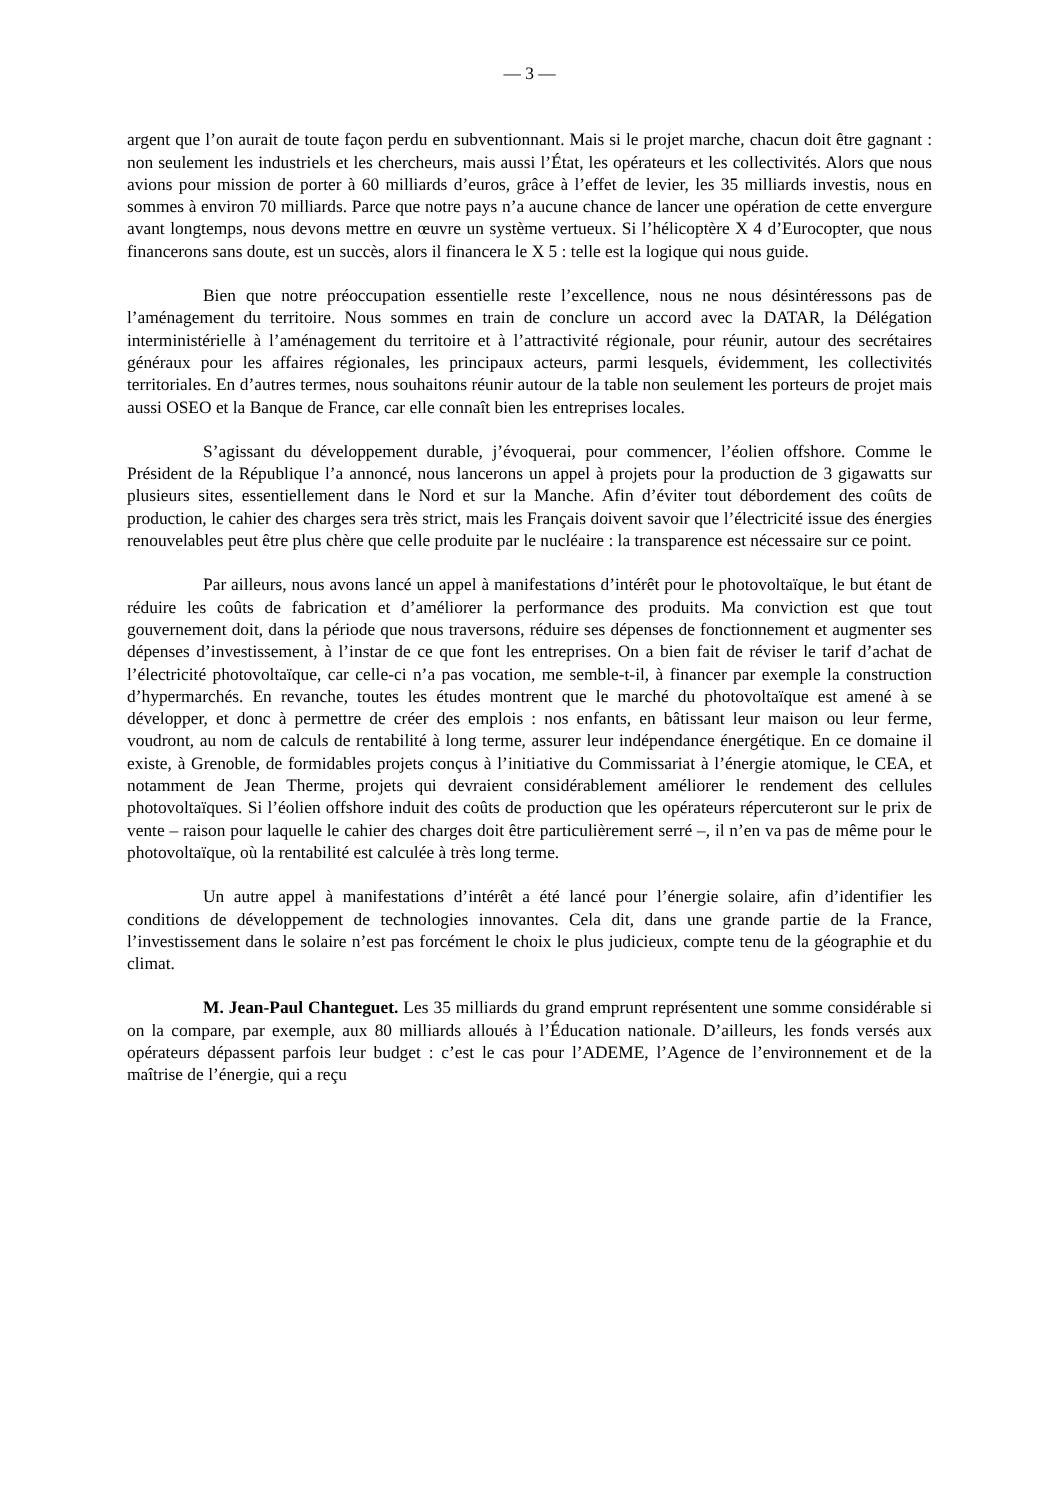— 3 —
argent que l’on aurait de toute façon perdu en subventionnant. Mais si le projet marche, chacun doit être gagnant : non seulement les industriels et les chercheurs, mais aussi l’État, les opérateurs et les collectivités. Alors que nous avions pour mission de porter à 60 milliards d’euros, grâce à l’effet de levier, les 35 milliards investis, nous en sommes à environ 70 milliards. Parce que notre pays n’a aucune chance de lancer une opération de cette envergure avant longtemps, nous devons mettre en œuvre un système vertueux. Si l’hélicoptère X 4 d’Eurocopter, que nous financerons sans doute, est un succès, alors il financera le X 5 : telle est la logique qui nous guide.
Bien que notre préoccupation essentielle reste l’excellence, nous ne nous désintéressons pas de l’aménagement du territoire. Nous sommes en train de conclure un accord avec la DATAR, la Délégation interministérielle à l’aménagement du territoire et à l’attractivité régionale, pour réunir, autour des secrétaires généraux pour les affaires régionales, les principaux acteurs, parmi lesquels, évidemment, les collectivités territoriales. En d’autres termes, nous souhaitons réunir autour de la table non seulement les porteurs de projet mais aussi OSEO et la Banque de France, car elle connaît bien les entreprises locales.
S’agissant du développement durable, j’évoquerai, pour commencer, l’éolien offshore. Comme le Président de la République l’a annoncé, nous lancerons un appel à projets pour la production de 3 gigawatts sur plusieurs sites, essentiellement dans le Nord et sur la Manche. Afin d’éviter tout débordement des coûts de production, le cahier des charges sera très strict, mais les Français doivent savoir que l’électricité issue des énergies renouvelables peut être plus chère que celle produite par le nucléaire : la transparence est nécessaire sur ce point.
Par ailleurs, nous avons lancé un appel à manifestations d’intérêt pour le photovoltaïque, le but étant de réduire les coûts de fabrication et d’améliorer la performance des produits. Ma conviction est que tout gouvernement doit, dans la période que nous traversons, réduire ses dépenses de fonctionnement et augmenter ses dépenses d’investissement, à l’instar de ce que font les entreprises. On a bien fait de réviser le tarif d’achat de l’électricité photovoltaïque, car celle-ci n’a pas vocation, me semble-t-il, à financer par exemple la construction d’hypermarchés. En revanche, toutes les études montrent que le marché du photovoltaïque est amené à se développer, et donc à permettre de créer des emplois : nos enfants, en bâtissant leur maison ou leur ferme, voudront, au nom de calculs de rentabilité à long terme, assurer leur indépendance énergétique. En ce domaine il existe, à Grenoble, de formidables projets conçus à l’initiative du Commissariat à l’énergie atomique, le CEA, et notamment de Jean Therme, projets qui devraient considérablement améliorer le rendement des cellules photovoltaïques. Si l’éolien offshore induit des coûts de production que les opérateurs répercuteront sur le prix de vente – raison pour laquelle le cahier des charges doit être particulièrement serré –, il n’en va pas de même pour le photovoltaïque, où la rentabilité est calculée à très long terme.
Un autre appel à manifestations d’intérêt a été lancé pour l’énergie solaire, afin d’identifier les conditions de développement de technologies innovantes. Cela dit, dans une grande partie de la France, l’investissement dans le solaire n’est pas forcément le choix le plus judicieux, compte tenu de la géographie et du climat.
M. Jean-Paul Chanteguet. Les 35 milliards du grand emprunt représentent une somme considérable si on la compare, par exemple, aux 80 milliards alloués à l’Éducation nationale. D’ailleurs, les fonds versés aux opérateurs dépassent parfois leur budget : c’est le cas pour l’ADEME, l’Agence de l’environnement et de la maîtrise de l’énergie, qui a reçu